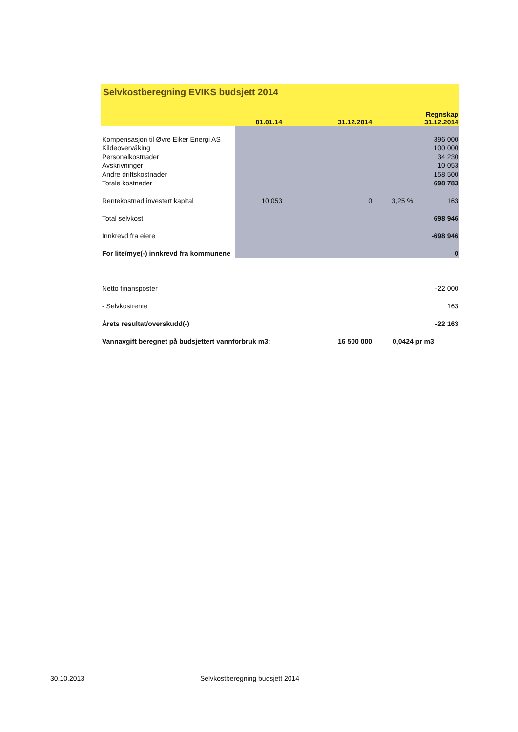| Selvkostberegning EVIKS budsjett 2014 | | | | |
| | 01.01.14 | 31.12.2014 | | Regnskap 31.12.2014 |
| Kompensasjon til Øvre Eiker Energi AS | | | | 396 000 |
| Kildeovervåking | | | | 100 000 |
| Personalkostnader | | | | 34 230 |
| Avskrivninger | | | | 10 053 |
| Andre driftskostnader | | | | 158 500 |
| Totale kostnader | | | | 698 783 |
| Rentekostnad investert kapital | 10 053 | 0 | 3,25 % | 163 |
| Total selvkost | | | | 698 946 |
| Innkrevd fra eiere | | | | -698 946 |
| For lite/mye(-) innkrevd fra kommunene | | | | 0 |
| Netto finansposter | | | | -22 000 |
| - Selvkostrente | | | | 163 |
| Årets resultat/overskudd(-) | | | | -22 163 |
| Vannavgift beregnet på budsjettert vannforbruk m3: | | 16 500 000 | 0,0424 pr m3 | |
30.10.2013
Selvkostberegning budsjett 2014